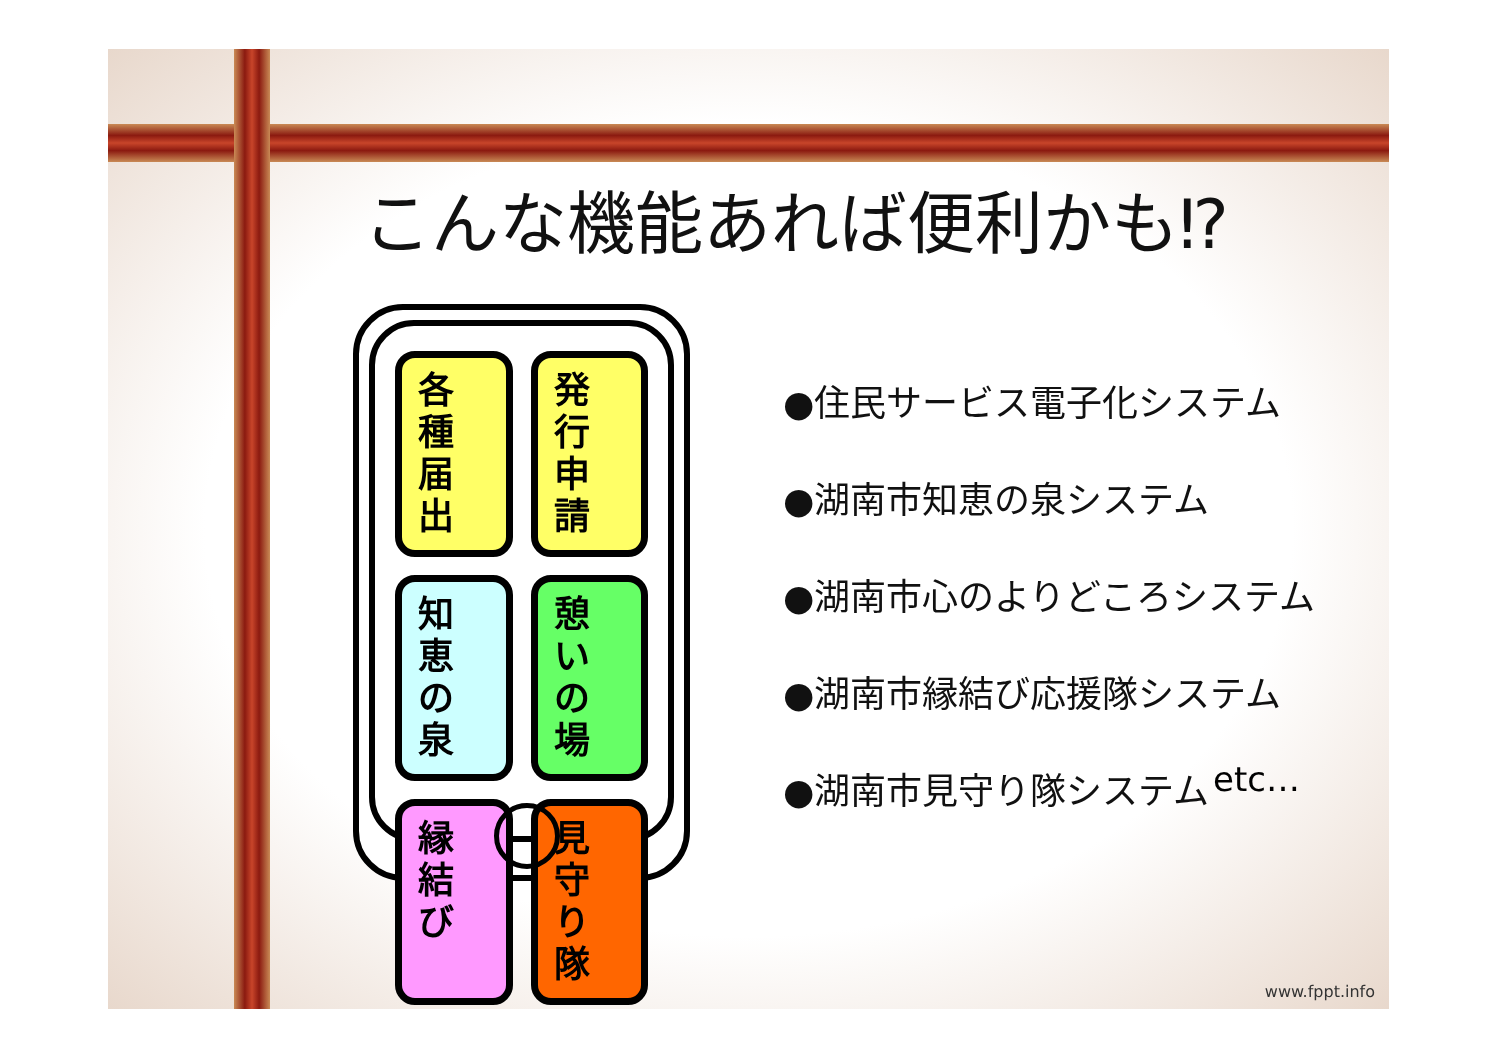こんな機能あれば便利かも⁉
各種
届出
発行
申請
知恵
の泉
憩い
の場
縁結
び
見守
り隊
●住民サービス電子化システム
●湖南市知恵の泉システム
●湖南市心のよりどころシステム
●湖南市縁結び応援隊システム
●湖南市見守り隊システム
etc…
www.fppt.info